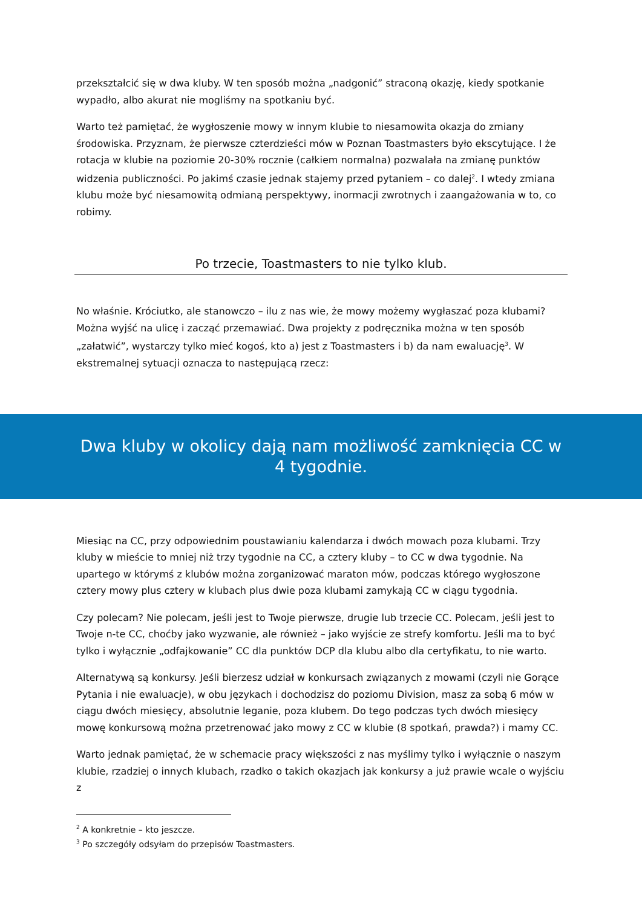przekształcić się w dwa kluby. W ten sposób można „nadgonić” straconą okazję, kiedy spotkanie wypadło, albo akurat nie mogliśmy na spotkaniu być.
Warto też pamiętać, że wygłoszenie mowy w innym klubie to niesamowita okazja do zmiany środowiska. Przyznam, że pierwsze czterdzieści mów w Poznan Toastmasters było ekscytujące. I że rotacja w klubie na poziomie 20-30% rocznie (całkiem normalna) pozwalała na zmianę punktów widzenia publiczności. Po jakimś czasie jednak stajemy przed pytaniem – co dalej<sup>2</sup>. I wtedy zmiana klubu może być niesamowitą odmianą perspektywy, inormacji zwrotnych i zaangażowania w to, co robimy.
Po trzecie, Toastmasters to nie tylko klub.
No właśnie. Króciutko, ale stanowczo – ilu z nas wie, że mowy możemy wygłaszać poza klubami? Można wyjść na ulicę i zacząć przemawiać. Dwa projekty z podręcznika można w ten sposób „załatwić”, wystarczy tylko mieć kogoś, kto a) jest z Toastmasters i b) da nam ewaluację<sup>3</sup>. W ekstremalnej sytuacji oznacza to następującą rzecz:
Dwa kluby w okolicy dają nam możliwość zamknięcia CC w 4 tygodnie.
Miesiąc na CC, przy odpowiednim poustawianiu kalendarza i dwóch mowach poza klubami. Trzy kluby w mieście to mniej niż trzy tygodnie na CC, a cztery kluby – to CC w dwa tygodnie. Na upartego w którymś z klubów można zorganizować maraton mów, podczas którego wygłoszone cztery mowy plus cztery w klubach plus dwie poza klubami zamykają CC w ciągu tygodnia.
Czy polecam? Nie polecam, jeśli jest to Twoje pierwsze, drugie lub trzecie CC. Polecam, jeśli jest to Twoje n-te CC, choćby jako wyzwanie, ale również – jako wyjście ze strefy komfortu. Jeśli ma to być tylko i wyłącznie „odfajkowanie” CC dla punktów DCP dla klubu albo dla certyfikatu, to nie warto.
Alternatywą są konkursy. Jeśli bierzesz udział w konkursach związanych z mowami (czyli nie Gorące Pytania i nie ewaluacje), w obu językach i dochodzisz do poziomu Division, masz za sobą 6 mów w ciągu dwóch miesięcy, absolutnie leganie, poza klubem. Do tego podczas tych dwóch miesięcy mowę konkursową można przetrenować jako mowy z CC w klubie (8 spotkań, prawda?) i mamy CC.
Warto jednak pamiętać, że w schemacie pracy większości z nas myślimy tylko i wyłącznie o naszym klubie, rzadziej o innych klubach, rzadko o takich okazjach jak konkursy a już prawie wcale o wyjściu z
<sup>2</sup> A konkretnie – kto jeszcze.
<sup>3</sup> Po szczegóły odsyłam do przepisów Toastmasters.